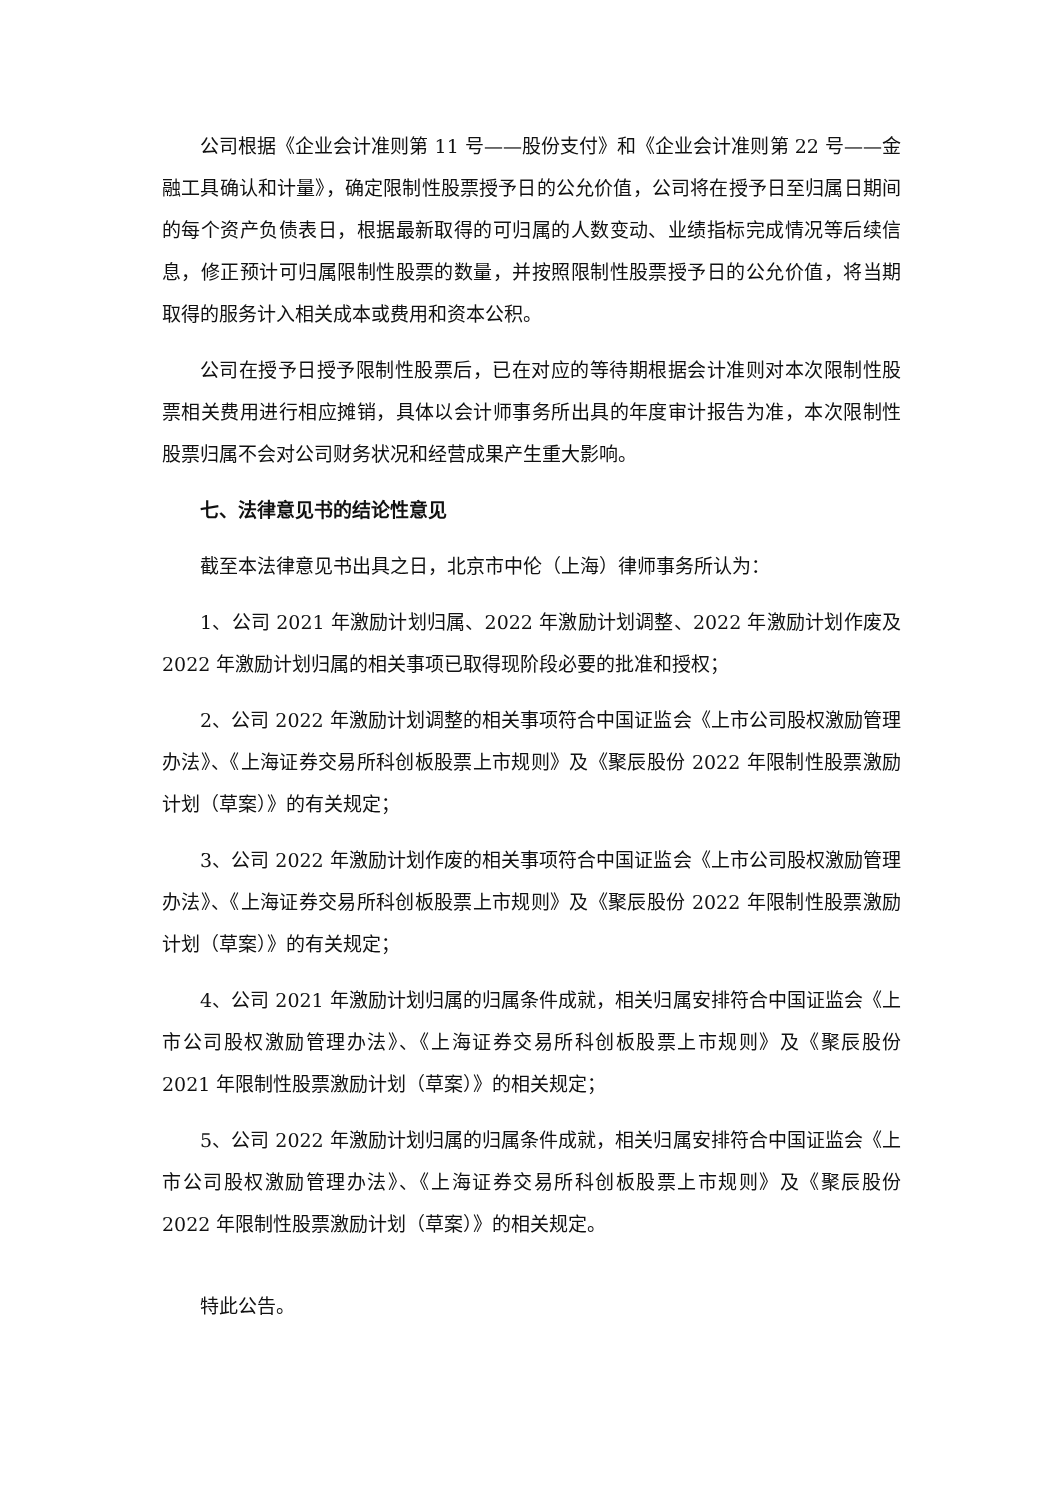公司根据《企业会计准则第 11 号——股份支付》和《企业会计准则第 22 号——金融工具确认和计量》，确定限制性股票授予日的公允价值，公司将在授予日至归属日期间的每个资产负债表日，根据最新取得的可归属的人数变动、业绩指标完成情况等后续信息，修正预计可归属限制性股票的数量，并按照限制性股票授予日的公允价值，将当期取得的服务计入相关成本或费用和资本公积。
公司在授予日授予限制性股票后，已在对应的等待期根据会计准则对本次限制性股票相关费用进行相应摊销，具体以会计师事务所出具的年度审计报告为准，本次限制性股票归属不会对公司财务状况和经营成果产生重大影响。
七、法律意见书的结论性意见
截至本法律意见书出具之日，北京市中伦（上海）律师事务所认为：
1、公司 2021 年激励计划归属、2022 年激励计划调整、2022 年激励计划作废及 2022 年激励计划归属的相关事项已取得现阶段必要的批准和授权；
2、公司 2022 年激励计划调整的相关事项符合中国证监会《上市公司股权激励管理办法》、《上海证券交易所科创板股票上市规则》及《聚辰股份 2022 年限制性股票激励计划（草案）》的有关规定；
3、公司 2022 年激励计划作废的相关事项符合中国证监会《上市公司股权激励管理办法》、《上海证券交易所科创板股票上市规则》及《聚辰股份 2022 年限制性股票激励计划（草案）》的有关规定；
4、公司 2021 年激励计划归属的归属条件成就，相关归属安排符合中国证监会《上市公司股权激励管理办法》、《上海证券交易所科创板股票上市规则》及《聚辰股份 2021 年限制性股票激励计划（草案）》的相关规定；
5、公司 2022 年激励计划归属的归属条件成就，相关归属安排符合中国证监会《上市公司股权激励管理办法》、《上海证券交易所科创板股票上市规则》及《聚辰股份 2022 年限制性股票激励计划（草案）》的相关规定。
特此公告。